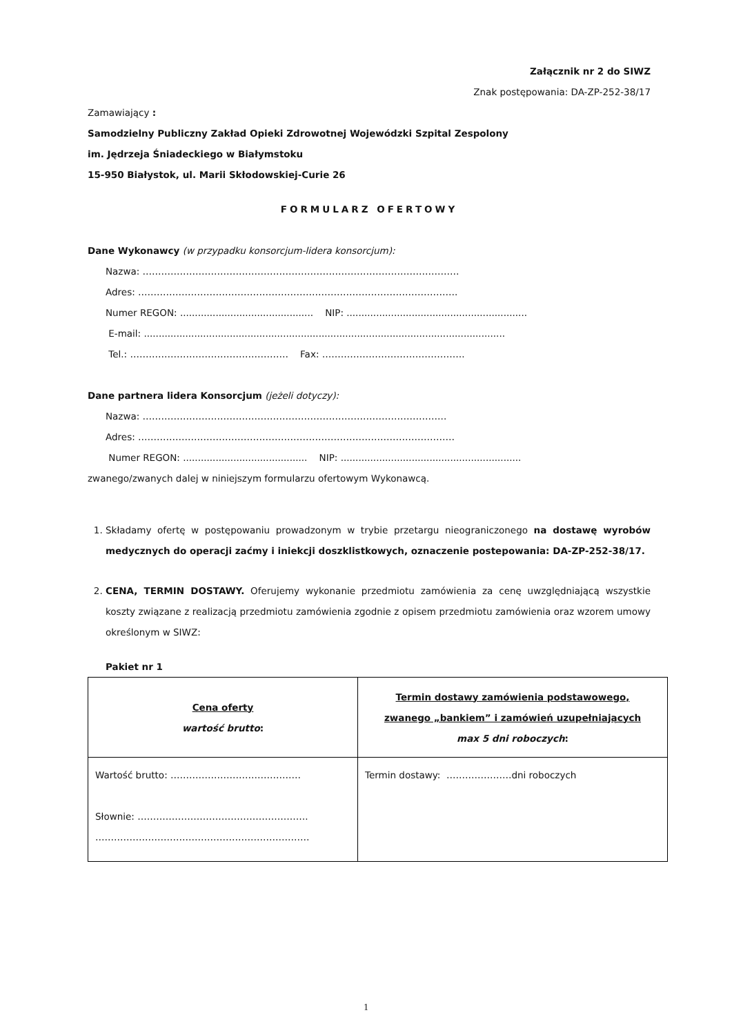Załącznik nr 2 do SIWZ
Znak postępowania: DA-ZP-252-38/17
Zamawiający :
Samodzielny Publiczny Zakład Opieki Zdrowotnej Wojewódzki Szpital Zespolony
im. Jędrzeja Śniadeckiego w Białymstoku
15-950 Białystok, ul. Marii Skłodowskiej-Curie 26
FORMULARZ OFERTOWY
Dane Wykonawcy (w przypadku konsorcjum-lidera konsorcjum):
Nazwa: …………………………………………………………………………………………
Adres: ………………………………………………………………………………………….
Numer REGON: ............................................. NIP: .............................................................
E-mail: ..........................................................................................................................
Tel.: …………………………………………… Fax: ……………………………………….
Dane partnera lidera Konsorcjum (jeżeli dotyczy):
Nazwa: ……………………………………………………………………………………..
Adres: …………………………………………………………………………………………
Numer REGON: .......................................... NIP: .............................................................
zwanego/zwanych dalej w niniejszym formularzu ofertowym Wykonawcą.
1. Składamy ofertę w postępowaniu prowadzonym w trybie przetargu nieograniczonego na dostawę wyrobów medycznych do operacji zaćmy i iniekcji doszklistkowych, oznaczenie postepowania: DA-ZP-252-38/17.
2. CENA, TERMIN DOSTAWY. Oferujemy wykonanie przedmiotu zamówienia za cenę uwzględniającą wszystkie koszty związane z realizacją przedmiotu zamówienia zgodnie z opisem przedmiotu zamówienia oraz wzorem umowy określonym w SIWZ:
Pakiet nr 1
| Cena oferty wartość brutto : | Termin dostawy zamówienia podstawowego, zwanego „bankiem” i zamówień uzupełniających max 5 dni roboczych : |
| Wartość brutto: …………………………………… Słownie: ………………………………………………. …………………………………………………………… | Termin dostawy: …………………dni roboczych |
1